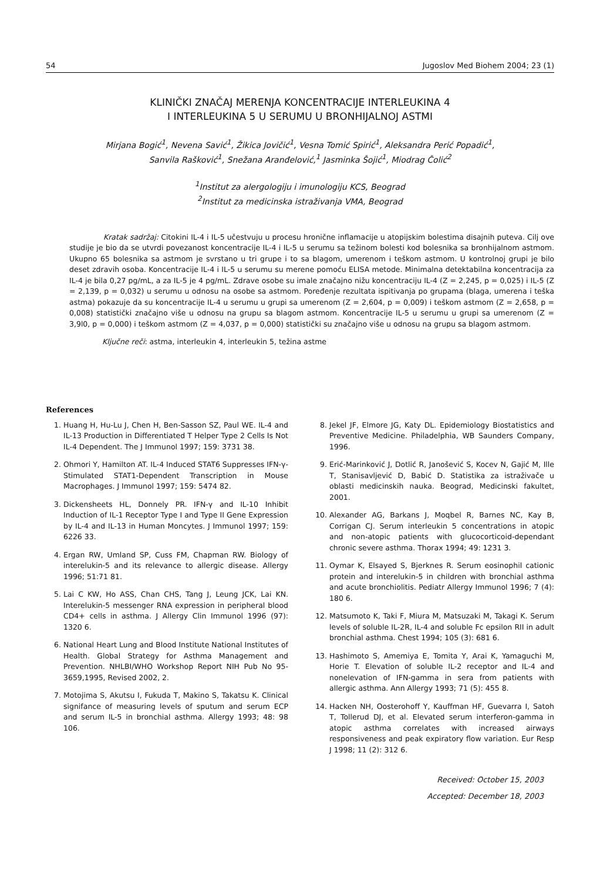54 Jugoslov Med Biohem 2004; 23 (1)
KLINIČKI ZNAČAJ MERENJA KONCENTRACIJE INTERLEUKINA 4
I INTERLEUKINA 5 U SERUMU U BRONHIJALNOJ ASTMI
Mirjana Bogić<sup>1</sup>, Nevena Savić<sup>1</sup>, Žikica Jovičić<sup>1</sup>, Vesna Tomić Spirić<sup>1</sup>, Aleksandra Perić Popadić<sup>1</sup>,
Sanvila Rašković<sup>1</sup>, Snežana Aranđelović,<sup>1</sup> Jasminka Šojić<sup>1</sup>, Miodrag Čolić<sup>2</sup>
<sup>1</sup> Institut za alergologiju i imunologiju KCS, Beograd
<sup>2</sup> Institut za medicinska istraživanja VMA, Beograd
Kratak sadržaj: Citokini IL-4 i IL-5 učestvuju u procesu hronične inflamacije u atopijskim bolestima disajnih puteva. Cilj ove studije je bio da se utvrdi povezanost koncentracije IL-4 i IL-5 u serumu sa težinom bolesti kod bolesnika sa bronhijalnom astmom. Ukupno 65 bolesnika sa astmom je svrstano u tri grupe i to sa blagom, umerenom i teškom astmom. U kontrolnoj grupi je bilo deset zdravih osoba. Koncentracije IL-4 i IL-5 u serumu su merene pomoću ELISA metode. Minimalna detektabilna koncentracija za IL-4 je bila 0,27 pg/mL, a za IL-5 je 4 pg/mL. Zdrave osobe su imale značajno nižu koncentraciju IL-4 (Z = 2,245, p = 0,025) i IL-5 (Z = 2,139, p = 0,032) u serumu u odnosu na osobe sa astmom. Poređenje rezultata ispitivanja po grupama (blaga, umerena i teška astma) pokazuje da su koncentracije IL-4 u serumu u grupi sa umerenom (Z = 2,604, p = 0,009) i teškom astmom (Z = 2,658, p = 0,008) statistički značajno više u odnosu na grupu sa blagom astmom. Koncentracije IL-5 u serumu u grupi sa umerenom (Z = 3,9l0, p = 0,000) i teškom astmom (Z = 4,037, p = 0,000) statistički su značajno više u odnosu na grupu sa blagom astmom.
Ključne reči: astma, interleukin 4, interleukin 5, težina astme
References
1. Huang H, Hu-Lu J, Chen H, Ben-Sasson SZ, Paul WE. IL-4 and IL-13 Production in Differentiated T Helper Type 2 Cells Is Not IL-4 Dependent. The J Immunol 1997; 159: 3731 38.
2. Ohmori Y, Hamilton AT. IL-4 Induced STAT6 Suppresses IFN-γ-Stimulated STAT1-Dependent Transcription in Mouse Macrophages. J Immunol 1997; 159: 5474 82.
3. Dickensheets HL, Donnely PR. IFN-γ and IL-10 Inhibit Induction of IL-1 Receptor Type I and Type II Gene Expression by IL-4 and IL-13 in Human Moncytes. J Immunol 1997; 159: 6226 33.
4. Ergan RW, Umland SP, Cuss FM, Chapman RW. Biology of interelukin-5 and its relevance to allergic disease. Allergy 1996; 51:71 81.
5. Lai C KW, Ho ASS, Chan CHS, Tang J, Leung JCK, Lai KN. Interelukin-5 messenger RNA expression in peripheral blood CD4+ cells in asthma. J Allergy Clin Immunol 1996 (97): 1320 6.
6. National Heart Lung and Blood Institute National Institutes of Health. Global Strategy for Asthma Management and Prevention. NHLBI/WHO Workshop Report NIH Pub No 95-3659,1995, Revised 2002, 2.
7. Motojima S, Akutsu I, Fukuda T, Makino S, Takatsu K. Clinical signifance of measuring levels of sputum and serum ECP and serum IL-5 in bronchial asthma. Allergy 1993; 48: 98 106.
8. Jekel JF, Elmore JG, Katy DL. Epidemiology Biostatistics and Preventive Medicine. Philadelphia, WB Saunders Company, 1996.
9. Erić-Marinković J, Dotlić R, Janošević S, Kocev N, Gajić M, Ille T, Stanisavljević D, Babić D. Statistika za istraživače u oblasti medicinskih nauka. Beograd, Medicinski fakultet, 2001.
10. Alexander AG, Barkans J, Moqbel R, Barnes NC, Kay B, Corrigan CJ. Serum interleukin 5 concentrations in atopic and non-atopic patients with glucocorticoid-dependant chronic severe asthma. Thorax 1994; 49: 1231 3.
11. Oymar K, Elsayed S, Bjerknes R. Serum eosinophil cationic protein and interelukin-5 in children with bronchial asthma and acute bronchiolitis. Pediatr Allergy Immunol 1996; 7 (4): 180 6.
12. Matsumoto K, Taki F, Miura M, Matsuzaki M, Takagi K. Serum levels of soluble IL-2R, IL-4 and soluble Fc epsilon RII in adult bronchial asthma. Chest 1994; 105 (3): 681 6.
13. Hashimoto S, Amemiya E, Tomita Y, Arai K, Yamaguchi M, Horie T. Elevation of soluble IL-2 receptor and IL-4 and nonelevation of IFN-gamma in sera from patients with allergic asthma. Ann Allergy 1993; 71 (5): 455 8.
14. Hacken NH, Oosterohoff Y, Kauffman HF, Guevarra I, Satoh T, Tollerud DJ, et al. Elevated serum interferon-gamma in atopic asthma correlates with increased airways responsiveness and peak expiratory flow variation. Eur Resp J 1998; 11 (2): 312 6.
Received: October 15, 2003
Accepted: December 18, 2003